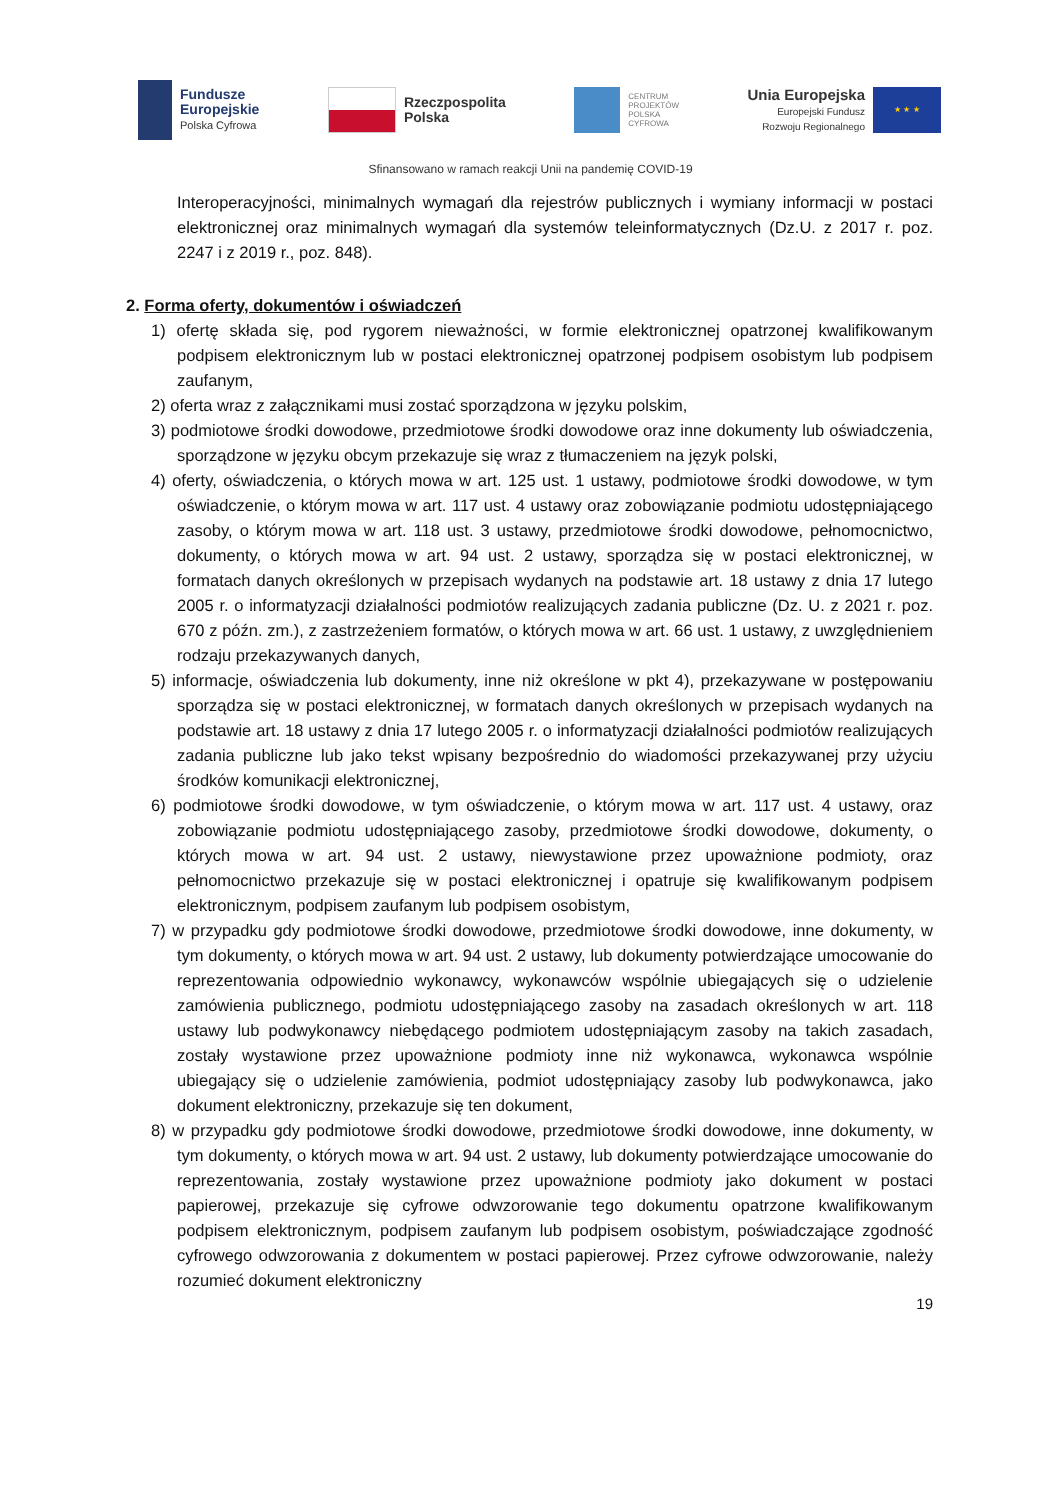Fundusze
Europejskie
Polska Cyfrowa
Rzeczpospolita
Polska
CENTRUM
PROJEKTÓW
POLSKA
CYFROWA
Unia Europejska
Europejski Fundusz
Rozwoju Regionalnego
★ ★ ★
Sfinansowano w ramach reakcji Unii na pandemię COVID-19
Interoperacyjności, minimalnych wymagań dla rejestrów publicznych i wymiany informacji w postaci elektronicznej oraz minimalnych wymagań dla systemów teleinformatycznych (Dz.U. z 2017 r. poz. 2247 i z 2019 r., poz. 848).
2. Forma oferty, dokumentów i oświadczeń
1) ofertę składa się, pod rygorem nieważności, w formie elektronicznej opatrzonej kwalifikowanym podpisem elektronicznym lub w postaci elektronicznej opatrzonej podpisem osobistym lub podpisem zaufanym,
2) oferta wraz z załącznikami musi zostać sporządzona w języku polskim,
3) podmiotowe środki dowodowe, przedmiotowe środki dowodowe oraz inne dokumenty lub oświadczenia, sporządzone w języku obcym przekazuje się wraz z tłumaczeniem na język polski,
4) oferty, oświadczenia, o których mowa w art. 125 ust. 1 ustawy, podmiotowe środki dowodowe, w tym oświadczenie, o którym mowa w art. 117 ust. 4 ustawy oraz zobowiązanie podmiotu udostępniającego zasoby, o którym mowa w art. 118 ust. 3 ustawy, przedmiotowe środki dowodowe, pełnomocnictwo, dokumenty, o których mowa w art. 94 ust. 2 ustawy, sporządza się w postaci elektronicznej, w formatach danych określonych w przepisach wydanych na podstawie art. 18 ustawy z dnia 17 lutego 2005 r. o informatyzacji działalności podmiotów realizujących zadania publiczne (Dz. U. z 2021 r. poz. 670 z późn. zm.), z zastrzeżeniem formatów, o których mowa w art. 66 ust. 1 ustawy, z uwzględnieniem rodzaju przekazywanych danych,
5) informacje, oświadczenia lub dokumenty, inne niż określone w pkt 4), przekazywane w postępowaniu sporządza się w postaci elektronicznej, w formatach danych określonych w przepisach wydanych na podstawie art. 18 ustawy z dnia 17 lutego 2005 r. o informatyzacji działalności podmiotów realizujących zadania publiczne lub jako tekst wpisany bezpośrednio do wiadomości przekazywanej przy użyciu środków komunikacji elektronicznej,
6) podmiotowe środki dowodowe, w tym oświadczenie, o którym mowa w art. 117 ust. 4 ustawy, oraz zobowiązanie podmiotu udostępniającego zasoby, przedmiotowe środki dowodowe, dokumenty, o których mowa w art. 94 ust. 2 ustawy, niewystawione przez upoważnione podmioty, oraz pełnomocnictwo przekazuje się w postaci elektronicznej i opatruje się kwalifikowanym podpisem elektronicznym, podpisem zaufanym lub podpisem osobistym,
7) w przypadku gdy podmiotowe środki dowodowe, przedmiotowe środki dowodowe, inne dokumenty, w tym dokumenty, o których mowa w art. 94 ust. 2 ustawy, lub dokumenty potwierdzające umocowanie do reprezentowania odpowiednio wykonawcy, wykonawców wspólnie ubiegających się o udzielenie zamówienia publicznego, podmiotu udostępniającego zasoby na zasadach określonych w art. 118 ustawy lub podwykonawcy niebędącego podmiotem udostępniającym zasoby na takich zasadach, zostały wystawione przez upoważnione podmioty inne niż wykonawca, wykonawca wspólnie ubiegający się o udzielenie zamówienia, podmiot udostępniający zasoby lub podwykonawca, jako dokument elektroniczny, przekazuje się ten dokument,
8) w przypadku gdy podmiotowe środki dowodowe, przedmiotowe środki dowodowe, inne dokumenty, w tym dokumenty, o których mowa w art. 94 ust. 2 ustawy, lub dokumenty potwierdzające umocowanie do reprezentowania, zostały wystawione przez upoważnione podmioty jako dokument w postaci papierowej, przekazuje się cyfrowe odwzorowanie tego dokumentu opatrzone kwalifikowanym podpisem elektronicznym, podpisem zaufanym lub podpisem osobistym, poświadczające zgodność cyfrowego odwzorowania z dokumentem w postaci papierowej. Przez cyfrowe odwzorowanie, należy rozumieć dokument elektroniczny
19